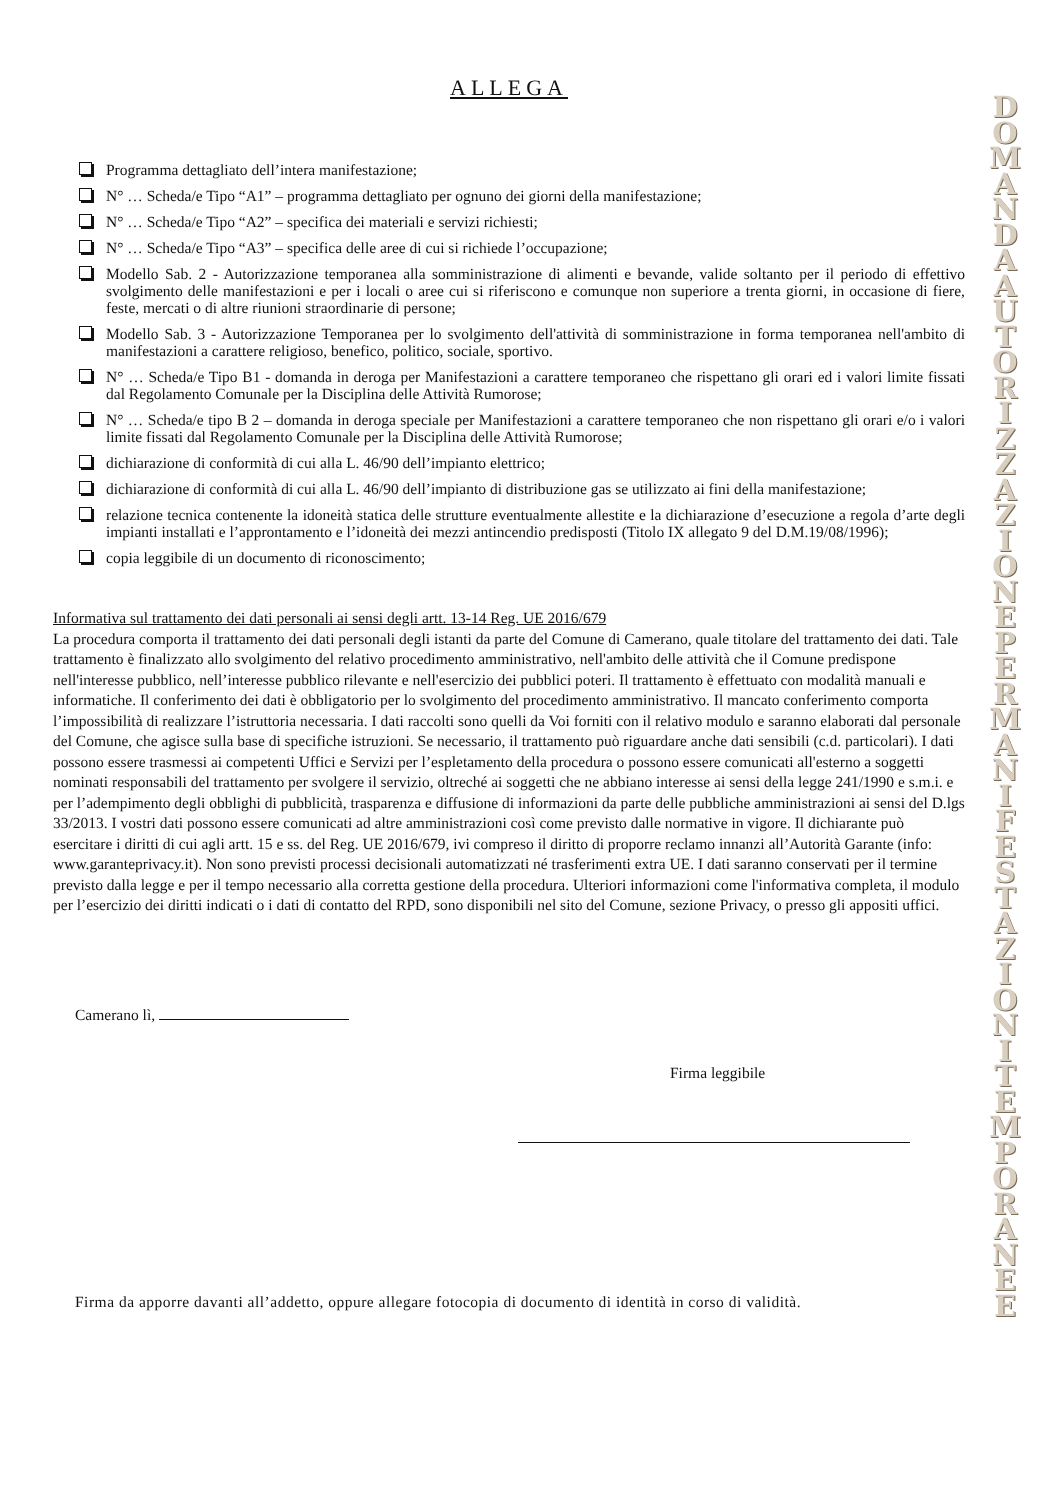ALLEGA
Programma dettagliato dell’intera manifestazione;
N° … Scheda/e Tipo “A1” – programma dettagliato per ognuno dei giorni della manifestazione;
N° … Scheda/e Tipo “A2” – specifica dei materiali e servizi richiesti;
N° … Scheda/e Tipo “A3” – specifica delle aree di cui si richiede l’occupazione;
Modello Sab. 2 - Autorizzazione temporanea alla somministrazione di alimenti e bevande, valide soltanto per il periodo di effettivo svolgimento delle manifestazioni e per i locali o aree cui si riferiscono e comunque non superiore a trenta giorni, in occasione di fiere, feste, mercati o di altre riunioni straordinarie di persone;
Modello Sab. 3 - Autorizzazione Temporanea per lo svolgimento dell'attività di somministrazione in forma temporanea nell'ambito di manifestazioni a carattere religioso, benefico, politico, sociale, sportivo.
N° … Scheda/e Tipo B1 - domanda in deroga per Manifestazioni a carattere temporaneo che rispettano gli orari ed i valori limite fissati dal Regolamento Comunale per la Disciplina delle Attività Rumorose;
N° … Scheda/e tipo B 2 – domanda in deroga speciale per Manifestazioni a carattere temporaneo che non rispettano gli orari e/o i valori limite fissati dal Regolamento Comunale per la Disciplina delle Attività Rumorose;
dichiarazione di conformità di cui alla L. 46/90 dell’impianto elettrico;
dichiarazione di conformità di cui alla L. 46/90 dell’impianto di distribuzione gas se utilizzato ai fini della manifestazione;
relazione tecnica contenente la idoneità statica delle strutture eventualmente allestite e la dichiarazione d’esecuzione a regola d’arte degli impianti installati e l’approntamento e l’idoneità dei mezzi antincendio predisposti (Titolo IX allegato 9 del D.M.19/08/1996);
copia leggibile di un documento di riconoscimento;
Informativa sul trattamento dei dati personali ai sensi degli artt. 13-14 Reg. UE 2016/679
La procedura comporta il trattamento dei dati personali degli istanti da parte del Comune di Camerano, quale titolare del trattamento dei dati. Tale trattamento è finalizzato allo svolgimento del relativo procedimento amministrativo, nell'ambito delle attività che il Comune predispone nell'interesse pubblico, nell’interesse pubblico rilevante e nell'esercizio dei pubblici poteri. Il trattamento è effettuato con modalità manuali e informatiche. Il conferimento dei dati è obbligatorio per lo svolgimento del procedimento amministrativo. Il mancato conferimento comporta l’impossibilità di realizzare l’istruttoria necessaria. I dati raccolti sono quelli da Voi forniti con il relativo modulo e saranno elaborati dal personale del Comune, che agisce sulla base di specifiche istruzioni. Se necessario, il trattamento può riguardare anche dati sensibili (c.d. particolari). I dati possono essere trasmessi ai competenti Uffici e Servizi per l’espletamento della procedura o possono essere comunicati all'esterno a soggetti nominati responsabili del trattamento per svolgere il servizio, oltreché ai soggetti che ne abbiano interesse ai sensi della legge 241/1990 e s.m.i. e per l’adempimento degli obblighi di pubblicità, trasparenza e diffusione di informazioni da parte delle pubbliche amministrazioni ai sensi del D.lgs 33/2013. I vostri dati possono essere comunicati ad altre amministrazioni così come previsto dalle normative in vigore. Il dichiarante può esercitare i diritti di cui agli artt. 15 e ss. del Reg. UE 2016/679, ivi compreso il diritto di proporre reclamo innanzi all’Autorità Garante (info: www.garanteprivacy.it). Non sono previsti processi decisionali automatizzati né trasferimenti extra UE. I dati saranno conservati per il termine previsto dalla legge e per il tempo necessario alla corretta gestione della procedura. Ulteriori informazioni come l'informativa completa, il modulo per l’esercizio dei diritti indicati o i dati di contatto del RPD, sono disponibili nel sito del Comune, sezione Privacy, o presso gli appositi uffici.
Camerano lì,
Firma leggibile
Firma da apporre davanti all’addetto, oppure allegare fotocopia di documento di identità in corso di validità.
D O M A N D A A U T O R I Z Z A Z I O N E P E R M A N I F E S T A Z I O N I T E M P O R A N E E